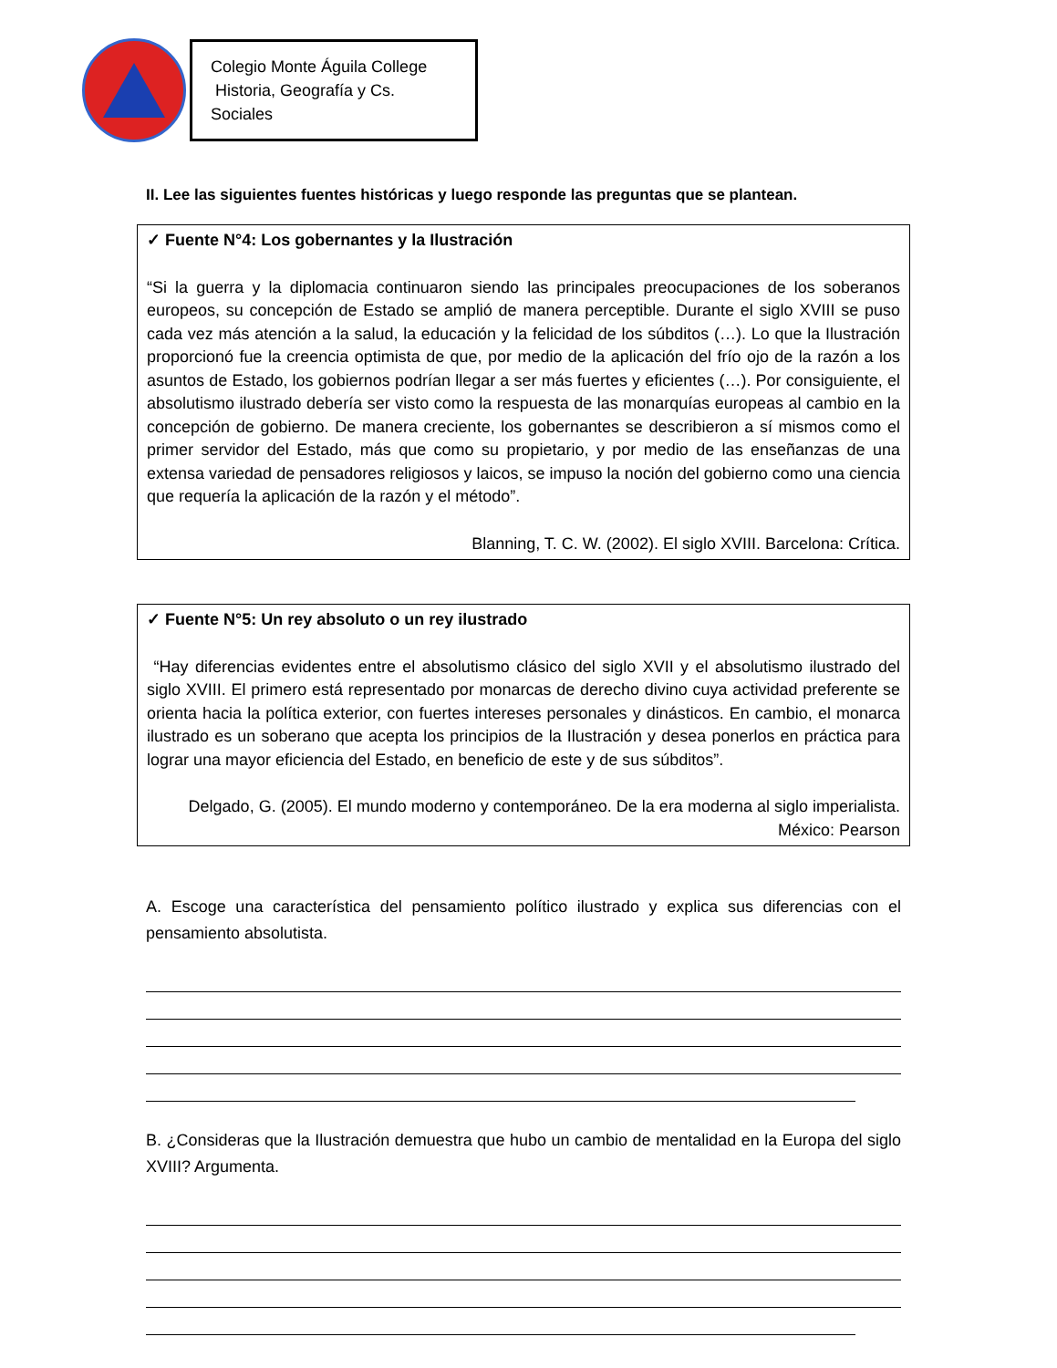Colegio Monte Águila College
Historia, Geografía y Cs. Sociales
II. Lee las siguientes fuentes históricas y luego responde las preguntas que se plantean.
✓ Fuente N°4: Los gobernantes y la Ilustración
“Si la guerra y la diplomacia continuaron siendo las principales preocupaciones de los soberanos europeos, su concepción de Estado se amplió de manera perceptible. Durante el siglo XVIII se puso cada vez más atención a la salud, la educación y la felicidad de los súbditos (…). Lo que la Ilustración proporcionó fue la creencia optimista de que, por medio de la aplicación del frío ojo de la razón a los asuntos de Estado, los gobiernos podrían llegar a ser más fuertes y eficientes (…). Por consiguiente, el absolutismo ilustrado debería ser visto como la respuesta de las monarquías europeas al cambio en la concepción de gobierno. De manera creciente, los gobernantes se describieron a sí mismos como el primer servidor del Estado, más que como su propietario, y por medio de las enseñanzas de una extensa variedad de pensadores religiosos y laicos, se impuso la noción del gobierno como una ciencia que requería la aplicación de la razón y el método”.
Blanning, T. C. W. (2002). El siglo XVIII. Barcelona: Crítica.
✓ Fuente N°5: Un rey absoluto o un rey ilustrado
“Hay diferencias evidentes entre el absolutismo clásico del siglo XVII y el absolutismo ilustrado del siglo XVIII. El primero está representado por monarcas de derecho divino cuya actividad preferente se orienta hacia la política exterior, con fuertes intereses personales y dinásticos. En cambio, el monarca ilustrado es un soberano que acepta los principios de la Ilustración y desea ponerlos en práctica para lograr una mayor eficiencia del Estado, en beneficio de este y de sus súbditos”.
Delgado, G. (2005). El mundo moderno y contemporáneo. De la era moderna al siglo imperialista. México: Pearson
A. Escoge una característica del pensamiento político ilustrado y explica sus diferencias con el pensamiento absolutista.
B. ¿Consideras que la Ilustración demuestra que hubo un cambio de mentalidad en la Europa del siglo XVIII? Argumenta.